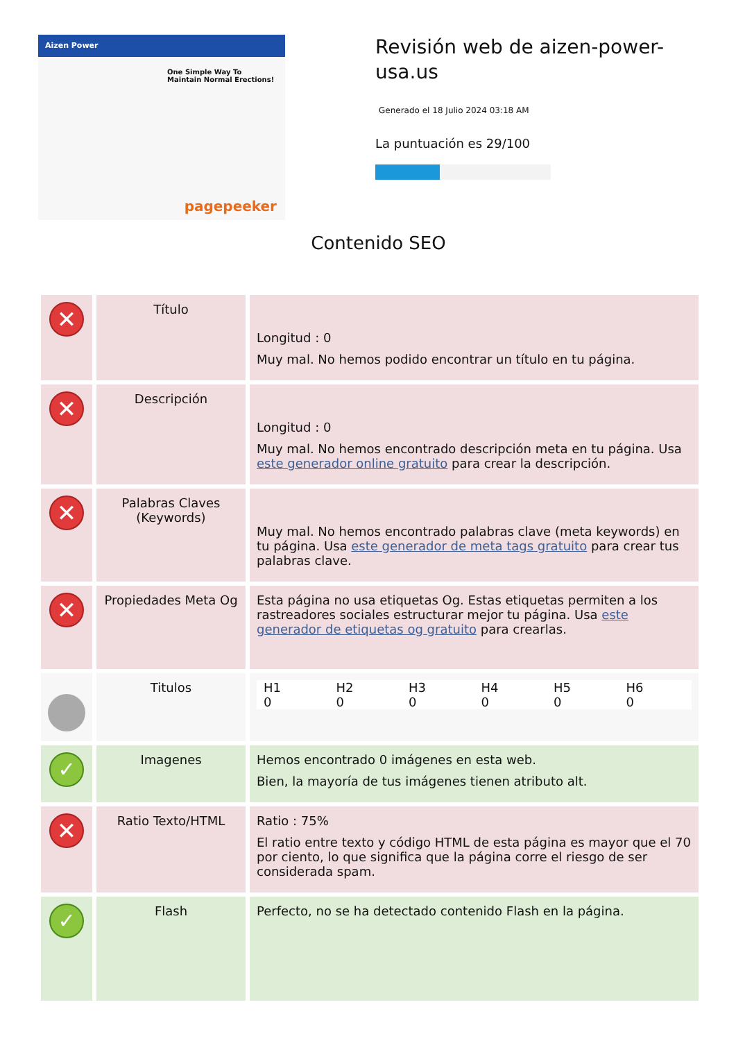Aizen Power
One Simple Way To Maintain Normal Erections!
pagepeeker
Revisión web de aizen-power-usa.us
Generado el 18 Julio 2024 03:18 AM
La puntuación es 29/100
Contenido SEO
| ✕ | Título | Longitud : 0 Muy mal. No hemos podido encontrar un título en tu página. |
| ✕ | Descripción | Longitud : 0 Muy mal. No hemos encontrado descripción meta en tu página. Usa este generador online gratuito para crear la descripción. |
| ✕ | Palabras Claves (Keywords) | Muy mal. No hemos encontrado palabras clave (meta keywords) en tu página. Usa este generador de meta tags gratuito para crear tus palabras clave. |
| ✕ | Propiedades Meta Og | Esta página no usa etiquetas Og. Estas etiquetas permiten a los rastreadores sociales estructurar mejor tu página. Usa este generador de etiquetas og gratuito para crearlas. |
| | Titulos | / H1 0 / H2 0 / H3 0 / H4 0 / H5 0 / H6 0 / |
| ✓ | Imagenes | Hemos encontrado 0 imágenes en esta web. Bien, la mayoría de tus imágenes tienen atributo alt. |
| ✕ | Ratio Texto/HTML | Ratio : 75% El ratio entre texto y código HTML de esta página es mayor que el 70 por ciento, lo que significa que la página corre el riesgo de ser considerada spam. |
| ✓ | Flash | Perfecto, no se ha detectado contenido Flash en la página. |